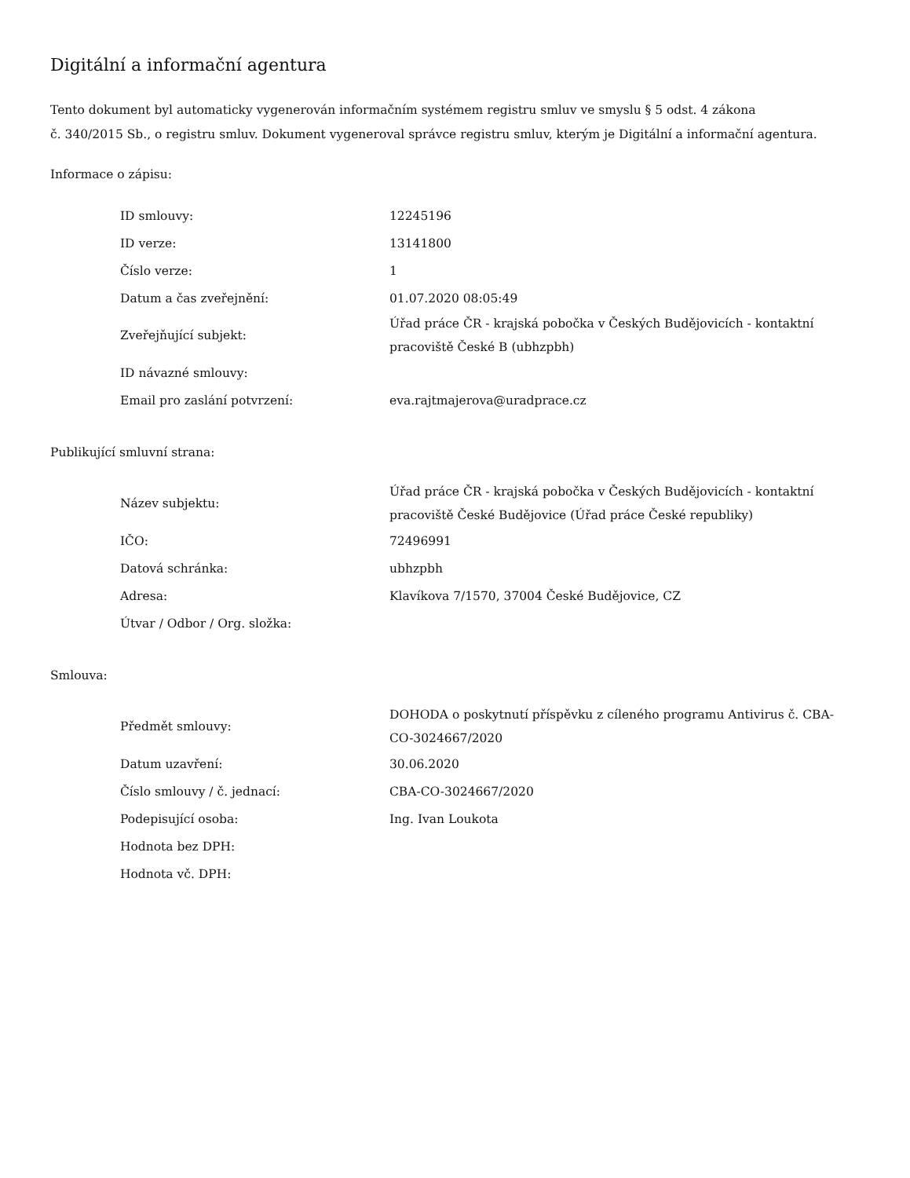Digitální a informační agentura
Tento dokument byl automaticky vygenerován informačním systémem registru smluv ve smyslu § 5 odst. 4 zákona
č. 340/2015 Sb., o registru smluv. Dokument vygeneroval správce registru smluv, kterým je Digitální a informační agentura.
Informace o zápisu:
| ID smlouvy: | 12245196 |
| ID verze: | 13141800 |
| Číslo verze: | 1 |
| Datum a čas zveřejnění: | 01.07.2020 08:05:49 |
| Zveřejňující subjekt: | Úřad práce ČR - krajská pobočka v Českých Budějovicích - kontaktní pracoviště České B (ubhzpbh) |
| ID návazné smlouvy: | |
| Email pro zaslání potvrzení: | eva.rajtmajerova@uradprace.cz |
Publikující smluvní strana:
| Název subjektu: | Úřad práce ČR - krajská pobočka v Českých Budějovicích - kontaktní pracoviště České Budějovice (Úřad práce České republiky) |
| IČO: | 72496991 |
| Datová schránka: | ubhzpbh |
| Adresa: | Klavíkova 7/1570, 37004 České Budějovice, CZ |
| Útvar / Odbor / Org. složka: | |
Smlouva:
| Předmět smlouvy: | DOHODA o poskytnutí příspěvku z cíleného programu Antivirus č. CBA-CO-3024667/2020 |
| Datum uzavření: | 30.06.2020 |
| Číslo smlouvy / č. jednací: | CBA-CO-3024667/2020 |
| Podepisující osoba: | Ing. Ivan Loukota |
| Hodnota bez DPH: | |
| Hodnota vč. DPH: | |